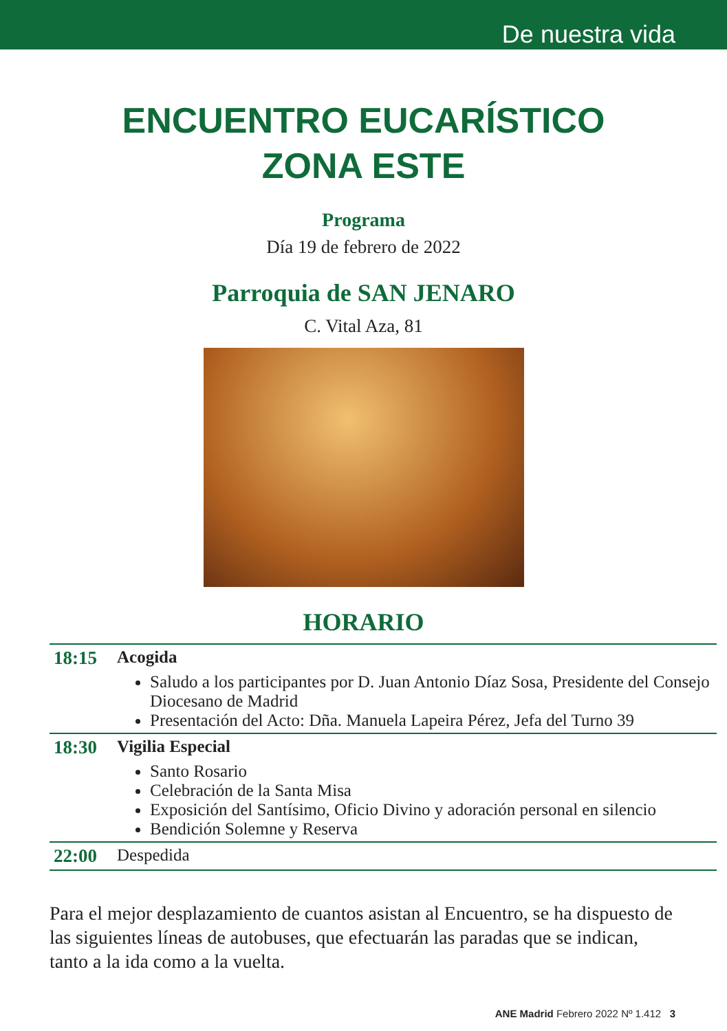De nuestra vida
ENCUENTRO EUCARÍSTICO
ZONA ESTE
Programa
Día 19 de febrero de 2022
Parroquia de SAN JENARO
C. Vital Aza, 81
HORARIO
| 18:15 | Acogida Saludo a los participantes por D. Juan Antonio Díaz Sosa, Presidente del Consejo Diocesano de Madrid Presentación del Acto: Dña. Manuela Lapeira Pérez, Jefa del Turno 39 |
| 18:30 | Vigilia Especial Santo Rosario Celebración de la Santa Misa Exposición del Santísimo, Oficio Divino y adoración personal en silencio Bendición Solemne y Reserva |
| 22:00 | Despedida |
Para el mejor desplazamiento de cuantos asistan al Encuentro, se ha dispuesto de las siguientes líneas de autobuses, que efectuarán las paradas que se indican, tanto a la ida como a la vuelta.
ANE Madrid Febrero 2022 Nº 1.412 3